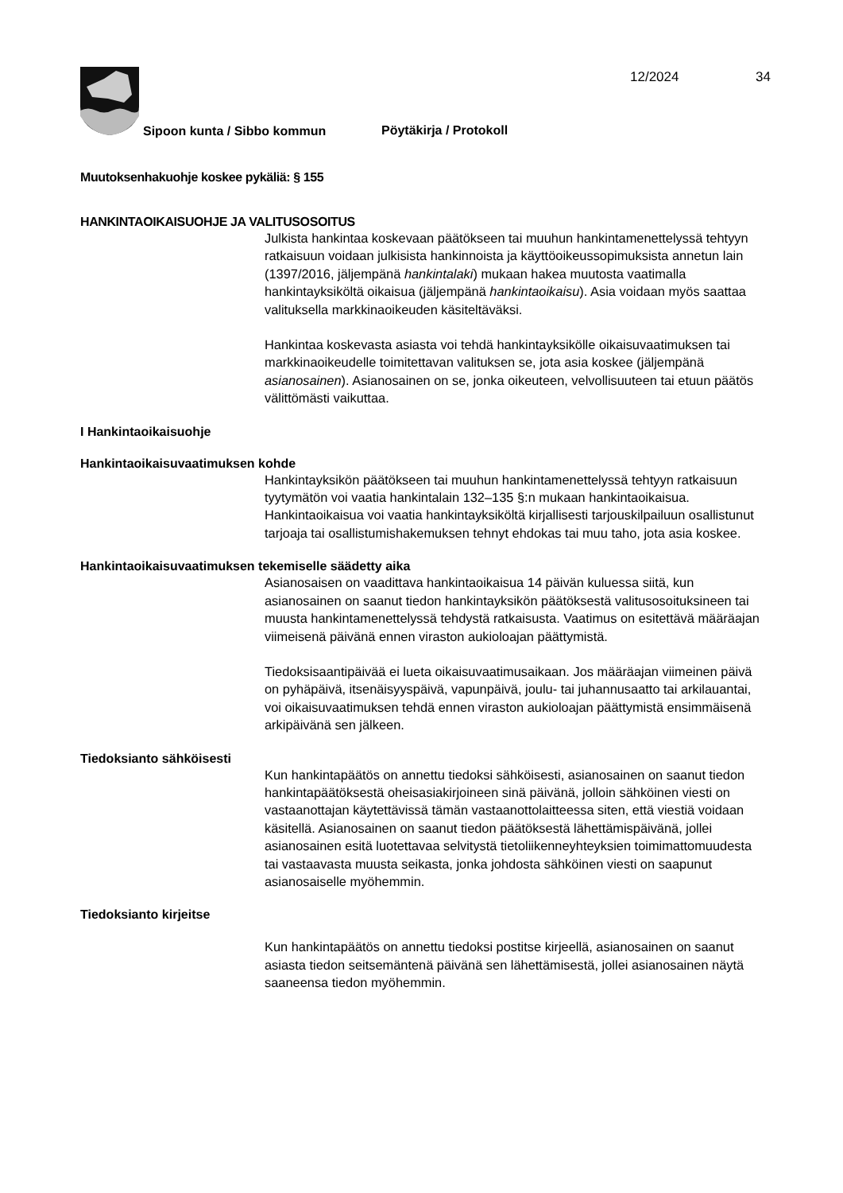12/2024 34
Sipoon kunta / Sibbo kommun Pöytäkirja / Protokoll
Muutoksenhakuohje koskee pykäliä: § 155
HANKINTAOIKAISUOHJE JA VALITUSOSOITUS
Julkista hankintaa koskevaan päätökseen tai muuhun hankintamenettelyssä tehtyyn ratkaisuun voidaan julkisista hankinnoista ja käyttöoikeussopimuksista annetun lain (1397/2016, jäljempänä hankintalaki) mukaan hakea muutosta vaatimalla hankintayksiköltä oikaisua (jäljempänä hankintaoikaisu). Asia voidaan myös saattaa valituksella markkinaoikeuden käsiteltäväksi.
Hankintaa koskevasta asiasta voi tehdä hankintayksikölle oikaisuvaatimuksen tai markkinaoikeudelle toimitettavan valituksen se, jota asia koskee (jäljempänä asianosainen). Asianosainen on se, jonka oikeuteen, velvollisuuteen tai etuun päätös välittömästi vaikuttaa.
I Hankintaoikaisuohje
Hankintaoikaisuvaatimuksen kohde
Hankintayksikön päätökseen tai muuhun hankintamenettelyssä tehtyyn ratkaisuun tyytymätön voi vaatia hankintalain 132–135 §:n mukaan hankintaoikaisua. Hankintaoikaisua voi vaatia hankintayksiköltä kirjallisesti tarjouskilpailuun osallistunut tarjoaja tai osallistumishakemuksen tehnyt ehdokas tai muu taho, jota asia koskee.
Hankintaoikaisuvaatimuksen tekemiselle säädetty aika
Asianosaisen on vaadittava hankintaoikaisua 14 päivän kuluessa siitä, kun asianosainen on saanut tiedon hankintayksikön päätöksestä valitusosoituksineen tai muusta hankintamenettelyssä tehdystä ratkaisusta. Vaatimus on esitettävä määräajan viimeisenä päivänä ennen viraston aukioloajan päättymistä.
Tiedoksisaantipäivää ei lueta oikaisuvaatimusaikaan. Jos määräajan viimeinen päivä on pyhäpäivä, itsenäisyyspäivä, vapunpäivä, joulu- tai juhannusaatto tai arkilauantai, voi oikaisuvaatimuksen tehdä ennen viraston aukioloajan päättymistä ensimmäisenä arkipäivänä sen jälkeen.
Tiedoksianto sähköisesti
Kun hankintapäätös on annettu tiedoksi sähköisesti, asianosainen on saanut tiedon hankintapäätöksestä oheisasiakirjoineen sinä päivänä, jolloin sähköinen viesti on vastaanottajan käytettävissä tämän vastaanottolaitteessa siten, että viestiä voidaan käsitellä. Asianosainen on saanut tiedon päätöksestä lähettämispäivänä, jollei asianosainen esitä luotettavaa selvitystä tietoliikenneyhteyksien toimimattomuudesta tai vastaavasta muusta seikasta, jonka johdosta sähköinen viesti on saapunut asianosaiselle myöhemmin.
Tiedoksianto kirjeitse
Kun hankintapäätös on annettu tiedoksi postitse kirjeellä, asianosainen on saanut asiasta tiedon seitsemäntenä päivänä sen lähettämisestä, jollei asianosainen näytä saaneensa tiedon myöhemmin.